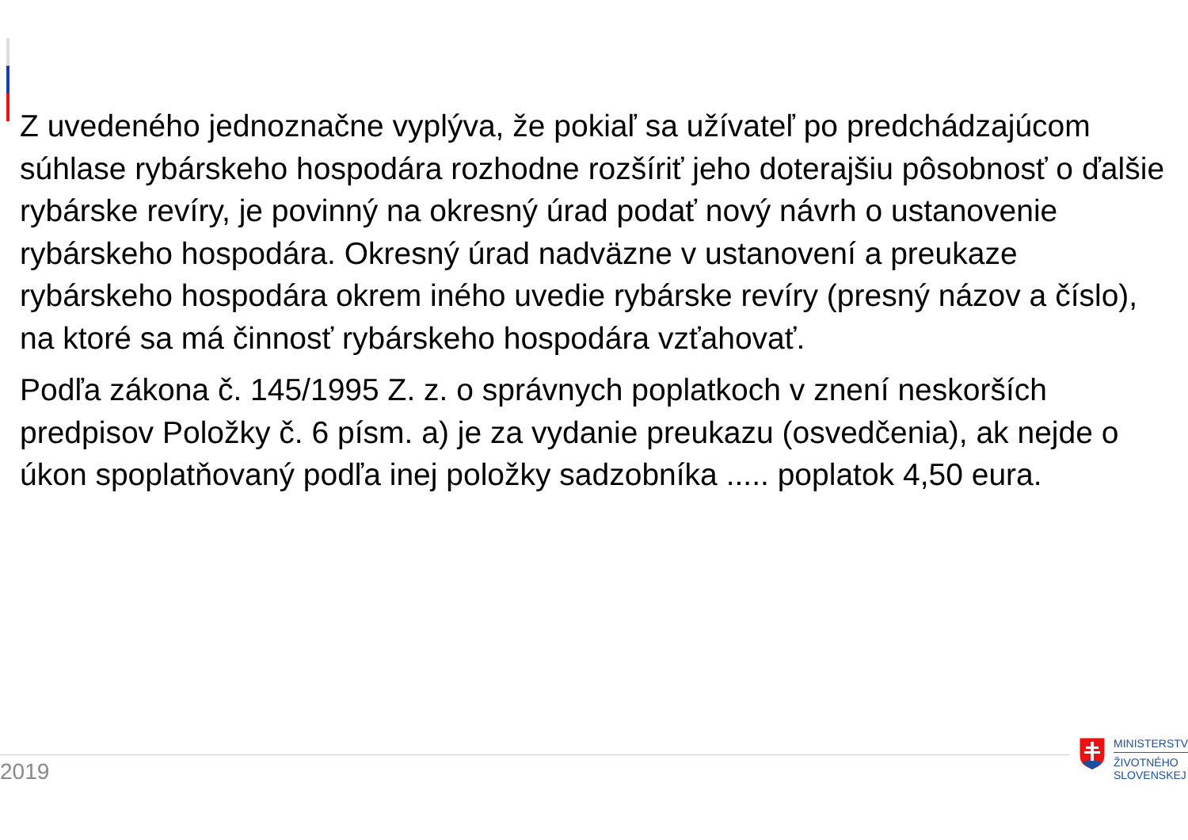Z uvedeného jednoznačne vyplýva, že pokiaľ sa užívateľ po predchádzajúcom súhlase rybárskeho hospodára rozhodne rozšíriť jeho doterajšiu pôsobnosť o ďalšie rybárske revíry, je povinný na okresný úrad podať nový návrh o ustanovenie rybárskeho hospodára. Okresný úrad nadväzne v ustanovení a preukaze rybárskeho hospodára okrem iného uvedie rybárske revíry (presný názov a číslo), na ktoré sa má činnosť rybárskeho hospodára vzťahovať.
Podľa zákona č. 145/1995 Z. z. o správnych poplatkoch v znení neskorších predpisov Položky č. 6 písm. a) je za vydanie preukazu (osvedčenia), ak nejde o úkon spoplatňovaný podľa inej položky sadzobníka ..... poplatok 4,50 eura.
2019
MINISTERSTV
ŽIVOTNÉHO
SLOVENSKEJ